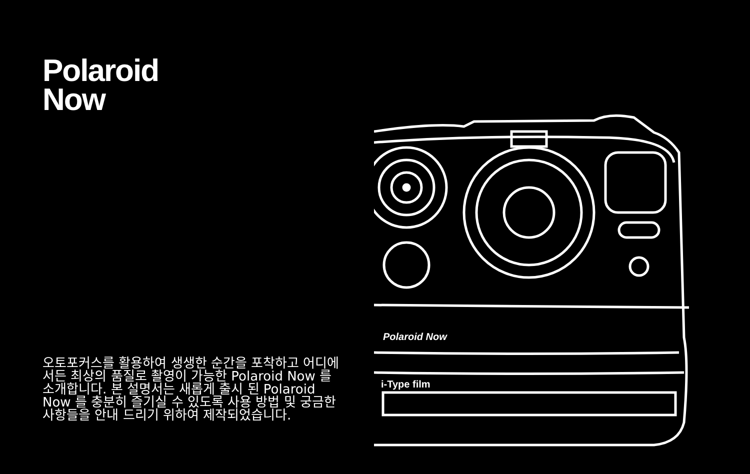Polaroid
Now
오토포커스를 활용하여 생생한 순간을 포착하고 어디에서든 최상의 품질로 촬영이 가능한 Polaroid Now 를 소개합니다. 본 설명서는 새롭게 출시 된 Polaroid Now 를 충분히 즐기실 수 있도록 사용 방법 및 궁금한 사항들을 안내 드리기 위하여 제작되었습니다.
Polaroid Now
i-Type film